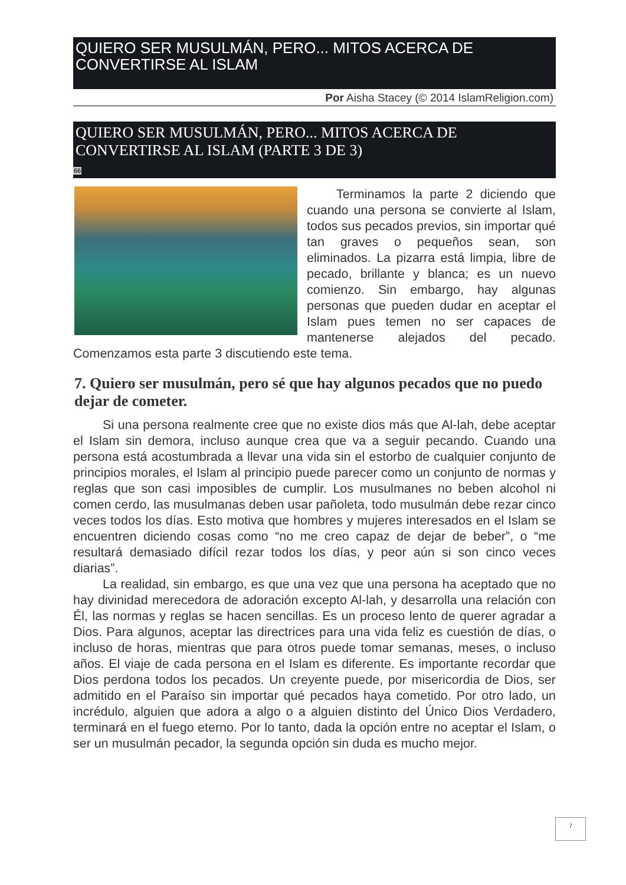QUIERO SER MUSULMÁN, PERO... MITOS ACERCA DE CONVERTIRSE AL ISLAM
Por Aisha Stacey (© 2014 IslamReligion.com)
QUIERO SER MUSULMÁN, PERO... MITOS ACERCA DE CONVERTIRSE AL ISLAM (PARTE 3 DE 3)
66
Terminamos la parte 2 diciendo que cuando una persona se convierte al Islam, todos sus pecados previos, sin importar qué tan graves o pequeños sean, son eliminados. La pizarra está limpia, libre de pecado, brillante y blanca; es un nuevo comienzo. Sin embargo, hay algunas personas que pueden dudar en aceptar el Islam pues temen no ser capaces de mantenerse alejados del pecado. Comenzamos esta parte 3 discutiendo este tema.
7. Quiero ser musulmán, pero sé que hay algunos pecados que no puedo dejar de cometer.
Si una persona realmente cree que no existe dios más que Al-lah, debe aceptar el Islam sin demora, incluso aunque crea que va a seguir pecando. Cuando una persona está acostumbrada a llevar una vida sin el estorbo de cualquier conjunto de principios morales, el Islam al principio puede parecer como un conjunto de normas y reglas que son casi imposibles de cumplir. Los musulmanes no beben alcohol ni comen cerdo, las musulmanas deben usar pañoleta, todo musulmán debe rezar cinco veces todos los días. Esto motiva que hombres y mujeres interesados en el Islam se encuentren diciendo cosas como “no me creo capaz de dejar de beber”, o “me resultará demasiado difícil rezar todos los días, y peor aún si son cinco veces diarias”.
La realidad, sin embargo, es que una vez que una persona ha aceptado que no hay divinidad merecedora de adoración excepto Al-lah, y desarrolla una relación con Él, las normas y reglas se hacen sencillas. Es un proceso lento de querer agradar a Dios. Para algunos, aceptar las directrices para una vida feliz es cuestión de días, o incluso de horas, mientras que para otros puede tomar semanas, meses, o incluso años. El viaje de cada persona en el Islam es diferente. Es importante recordar que Dios perdona todos los pecados. Un creyente puede, por misericordia de Dios, ser admitido en el Paraíso sin importar qué pecados haya cometido. Por otro lado, un incrédulo, alguien que adora a algo o a alguien distinto del Único Dios Verdadero, terminará en el fuego eterno. Por lo tanto, dada la opción entre no aceptar el Islam, o ser un musulmán pecador, la segunda opción sin duda es mucho mejor.
7